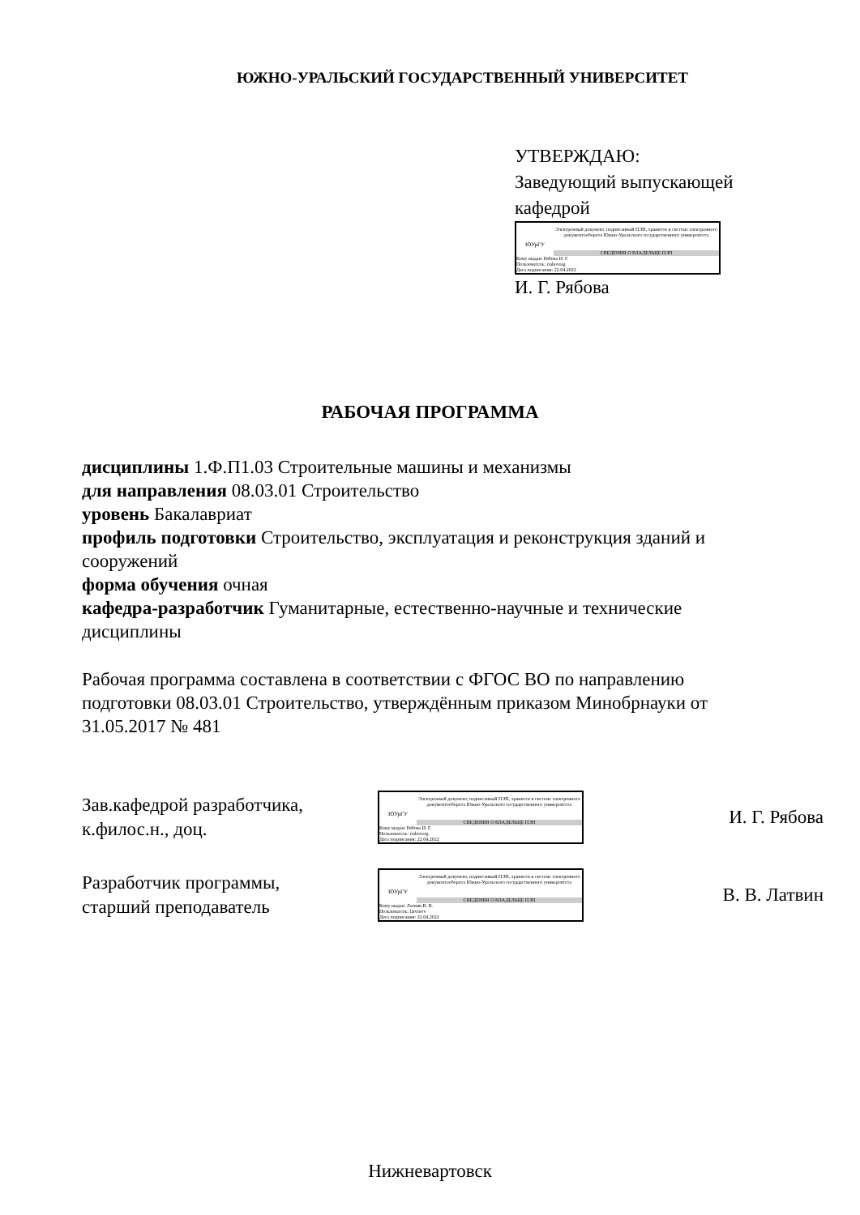ЮЖНО-УРАЛЬСКИЙ ГОСУДАРСТВЕННЫЙ УНИВЕРСИТЕТ
УТВЕРЖДАЮ:
Заведующий выпускающей
кафедрой
ЮУрГУ
Электронный документ, подписанный ПЭП, хранится в системе электронного документооборота Южно-Уральского государственного университета
СВЕДЕНИЯ О ВЛАДЕЛЬЦЕ ПЭП
Кому выдан: Рябова И. Г.
Пользователь: riabovaig
Дата подписания: 22.04.2022
И. Г. Рябова
РАБОЧАЯ ПРОГРАММА
дисциплины 1.Ф.П1.03 Строительные машины и механизмы
для направления 08.03.01 Строительство
уровень Бакалавриат
профиль подготовки Строительство, эксплуатация и реконструкция зданий и сооружений
форма обучения очная
кафедра-разработчик Гуманитарные, естественно-научные и технические дисциплины
Рабочая программа составлена в соответствии с ФГОС ВО по направлению подготовки 08.03.01 Строительство, утверждённым приказом Минобрнауки от 31.05.2017 № 481
Зав.кафедрой разработчика,
к.филос.н., доц.
ЮУрГУ
Электронный документ, подписанный ПЭП, хранится в системе электронного документооборота Южно-Уральского государственного университета
СВЕДЕНИЯ О ВЛАДЕЛЬЦЕ ПЭП
Кому выдан: Рябова И. Г.
Пользователь: riabovaig
Дата подписания: 22.04.2022
И. Г. Рябова
Разработчик программы,
старший преподаватель
ЮУрГУ
Электронный документ, подписанный ПЭП, хранится в системе электронного документооборота Южно-Уральского государственного университета
СВЕДЕНИЯ О ВЛАДЕЛЬЦЕ ПЭП
Кому выдан: Латвин В. В.
Пользователь: latvinvv
Дата подписания: 22.04.2022
В. В. Латвин
Нижневартовск